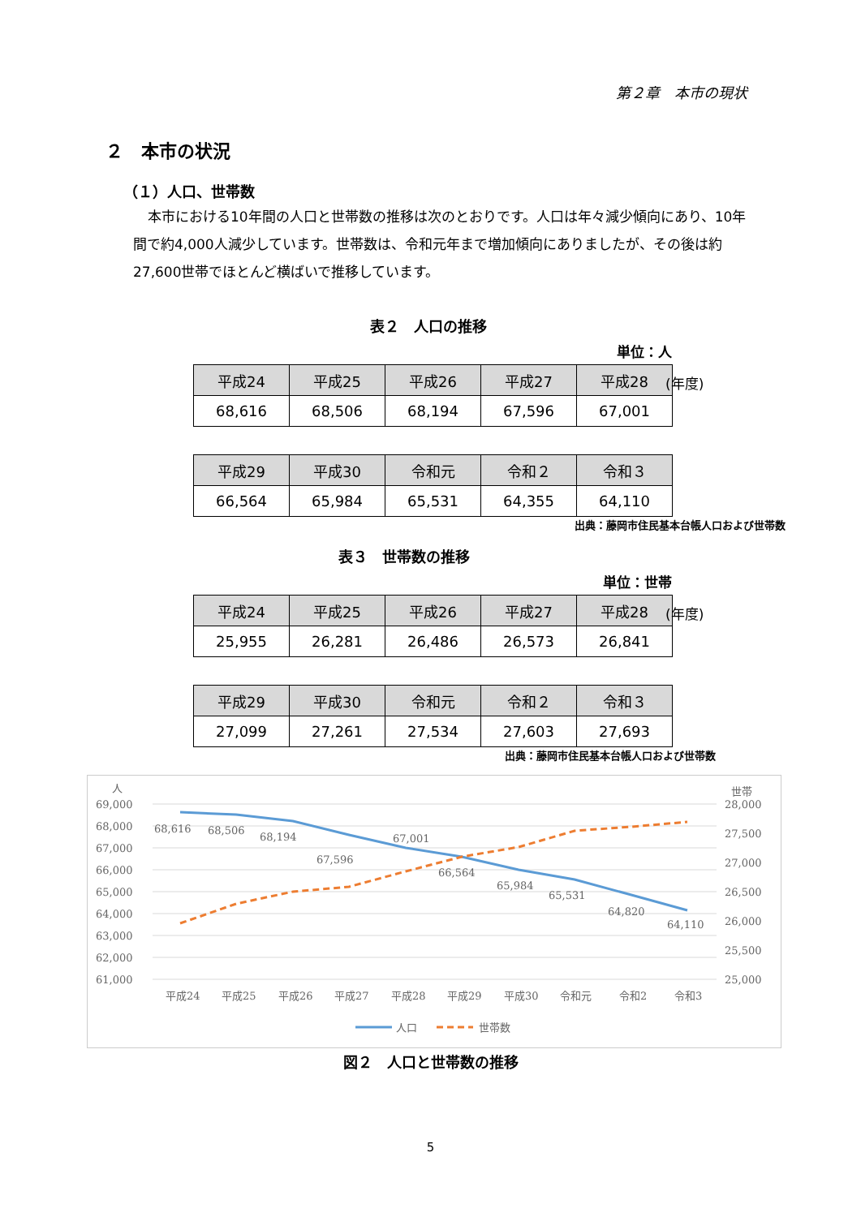第２章　本市の現状
２　本市の状況
（１）人口、世帯数
本市における10年間の人口と世帯数の推移は次のとおりです。人口は年々減少傾向にあり、10年間で約4,000人減少しています。世帯数は、令和元年まで増加傾向にありましたが、その後は約27,600世帯でほとんど横ばいで推移しています。
表２　人口の推移
単位：人
| 平成24 | 平成25 | 平成26 | 平成27 | 平成28 |
| --- | --- | --- | --- | --- |
| 68,616 | 68,506 | 68,194 | 67,596 | 67,001 |
(年度)
| 平成29 | 平成30 | 令和元 | 令和２ | 令和３ |
| --- | --- | --- | --- | --- |
| 66,564 | 65,984 | 65,531 | 64,355 | 64,110 |
出典：藤岡市住民基本台帳人口および世帯数
表３　世帯数の推移
単位：世帯
| 平成24 | 平成25 | 平成26 | 平成27 | 平成28 |
| --- | --- | --- | --- | --- |
| 25,955 | 26,281 | 26,486 | 26,573 | 26,841 |
(年度)
| 平成29 | 平成30 | 令和元 | 令和２ | 令和３ |
| --- | --- | --- | --- | --- |
| 27,099 | 27,261 | 27,534 | 27,603 | 27,693 |
出典：藤岡市住民基本台帳人口および世帯数
人
世帯
69,000
68,000
67,000
66,000
65,000
64,000
63,000
62,000
61,000
28,000
27,500
27,000
26,500
26,000
25,500
25,000
68,616
68,506
68,194
67,596
67,001
66,564
65,984
65,531
64,820
64,110
平成24
平成25
平成26
平成27
平成28
平成29
平成30
令和元
令和2
令和3
人口
世帯数
図２　人口と世帯数の推移
5